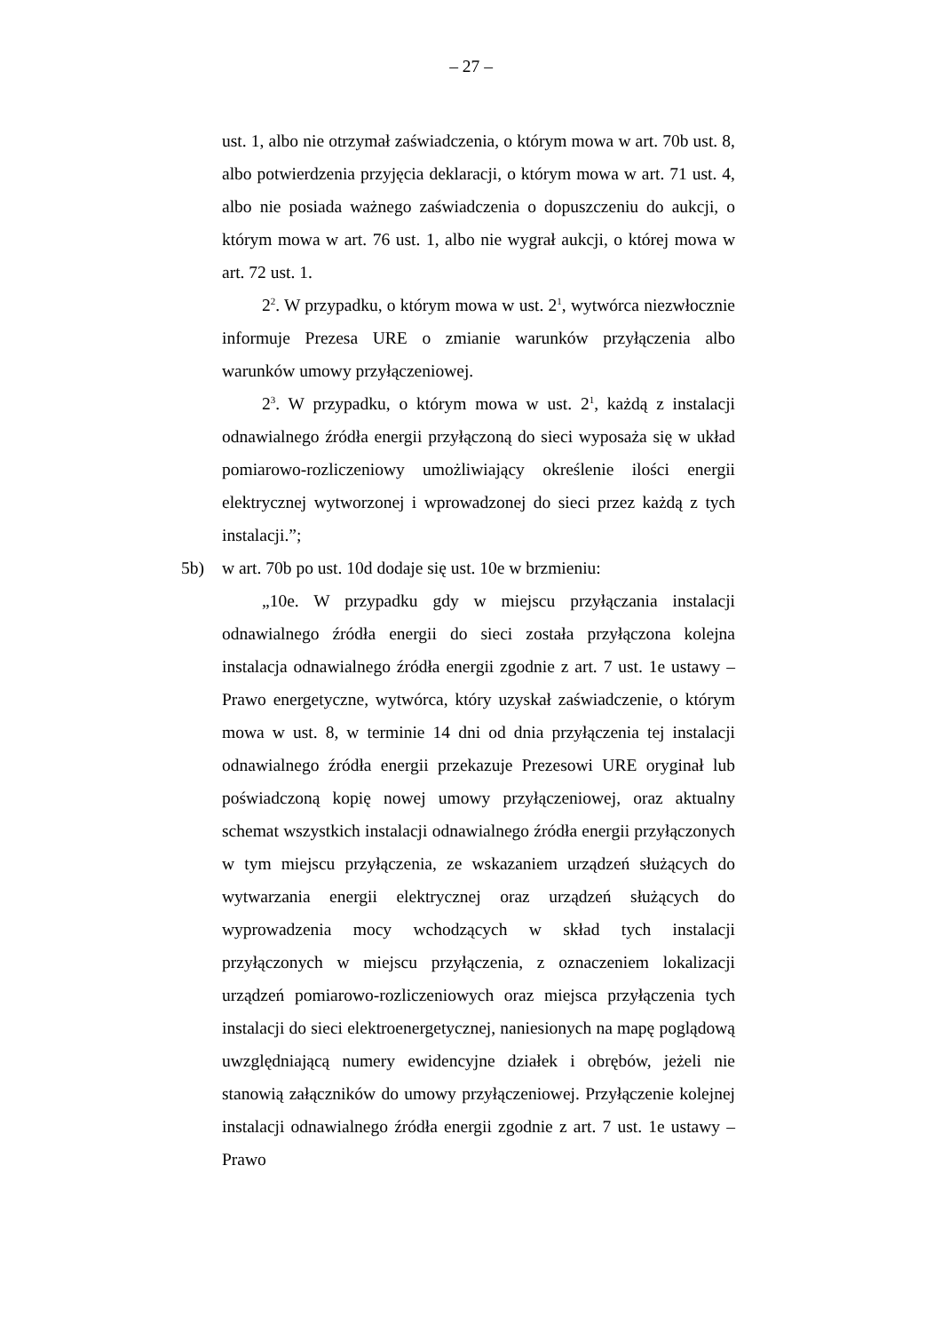– 27 –
ust. 1, albo nie otrzymał zaświadczenia, o którym mowa w art. 70b ust. 8, albo potwierdzenia przyjęcia deklaracji, o którym mowa w art. 71 ust. 4, albo nie posiada ważnego zaświadczenia o dopuszczeniu do aukcji, o którym mowa w art. 76 ust. 1, albo nie wygrał aukcji, o której mowa w art. 72 ust. 1.
2<sup>2</sup>. W przypadku, o którym mowa w ust. 2<sup>1</sup>, wytwórca niezwłocznie informuje Prezesa URE o zmianie warunków przyłączenia albo warunków umowy przyłączeniowej.
2<sup>3</sup>. W przypadku, o którym mowa w ust. 2<sup>1</sup>, każdą z instalacji odnawialnego źródła energii przyłączoną do sieci wyposaża się w układ pomiarowo-rozliczeniowy umożliwiający określenie ilości energii elektrycznej wytworzonej i wprowadzonej do sieci przez każdą z tych instalacji.”;
5b) w art. 70b po ust. 10d dodaje się ust. 10e w brzmieniu:
„10e. W przypadku gdy w miejscu przyłączania instalacji odnawialnego źródła energii do sieci została przyłączona kolejna instalacja odnawialnego źródła energii zgodnie z art. 7 ust. 1e ustawy – Prawo energetyczne, wytwórca, który uzyskał zaświadczenie, o którym mowa w ust. 8, w terminie 14 dni od dnia przyłączenia tej instalacji odnawialnego źródła energii przekazuje Prezesowi URE oryginał lub poświadczoną kopię nowej umowy przyłączeniowej, oraz aktualny schemat wszystkich instalacji odnawialnego źródła energii przyłączonych w tym miejscu przyłączenia, ze wskazaniem urządzeń służących do wytwarzania energii elektrycznej oraz urządzeń służących do wyprowadzenia mocy wchodzących w skład tych instalacji przyłączonych w miejscu przyłączenia, z oznaczeniem lokalizacji urządzeń pomiarowo-rozliczeniowych oraz miejsca przyłączenia tych instalacji do sieci elektroenergetycznej, naniesionych na mapę poglądową uwzględniającą numery ewidencyjne działek i obrębów, jeżeli nie stanowią załączników do umowy przyłączeniowej. Przyłączenie kolejnej instalacji odnawialnego źródła energii zgodnie z art. 7 ust. 1e ustawy – Prawo